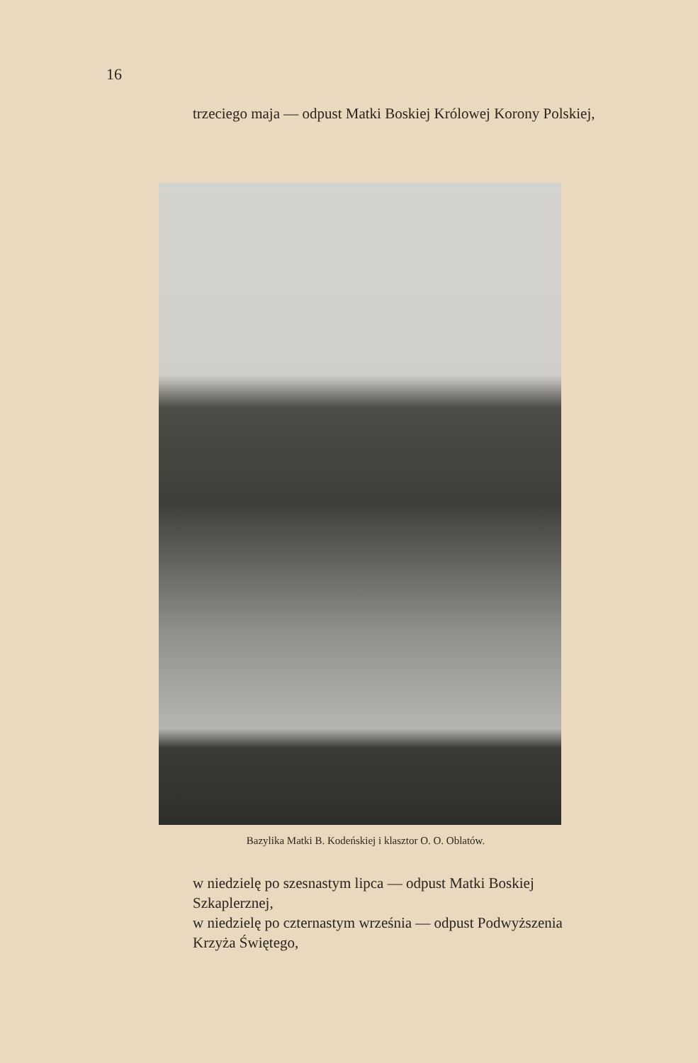16
trzeciego maja — odpust Matki Boskiej Królowej Korony Polskiej,
Bazylika Matki B. Kodeńskiej i klasztor O. O. Oblatów.
w niedzielę po szesnastym lipca — odpust Matki Boskiej Szkaplerznej,
w niedzielę po czternastym września — odpust Podwyższenia Krzyża Świętego,